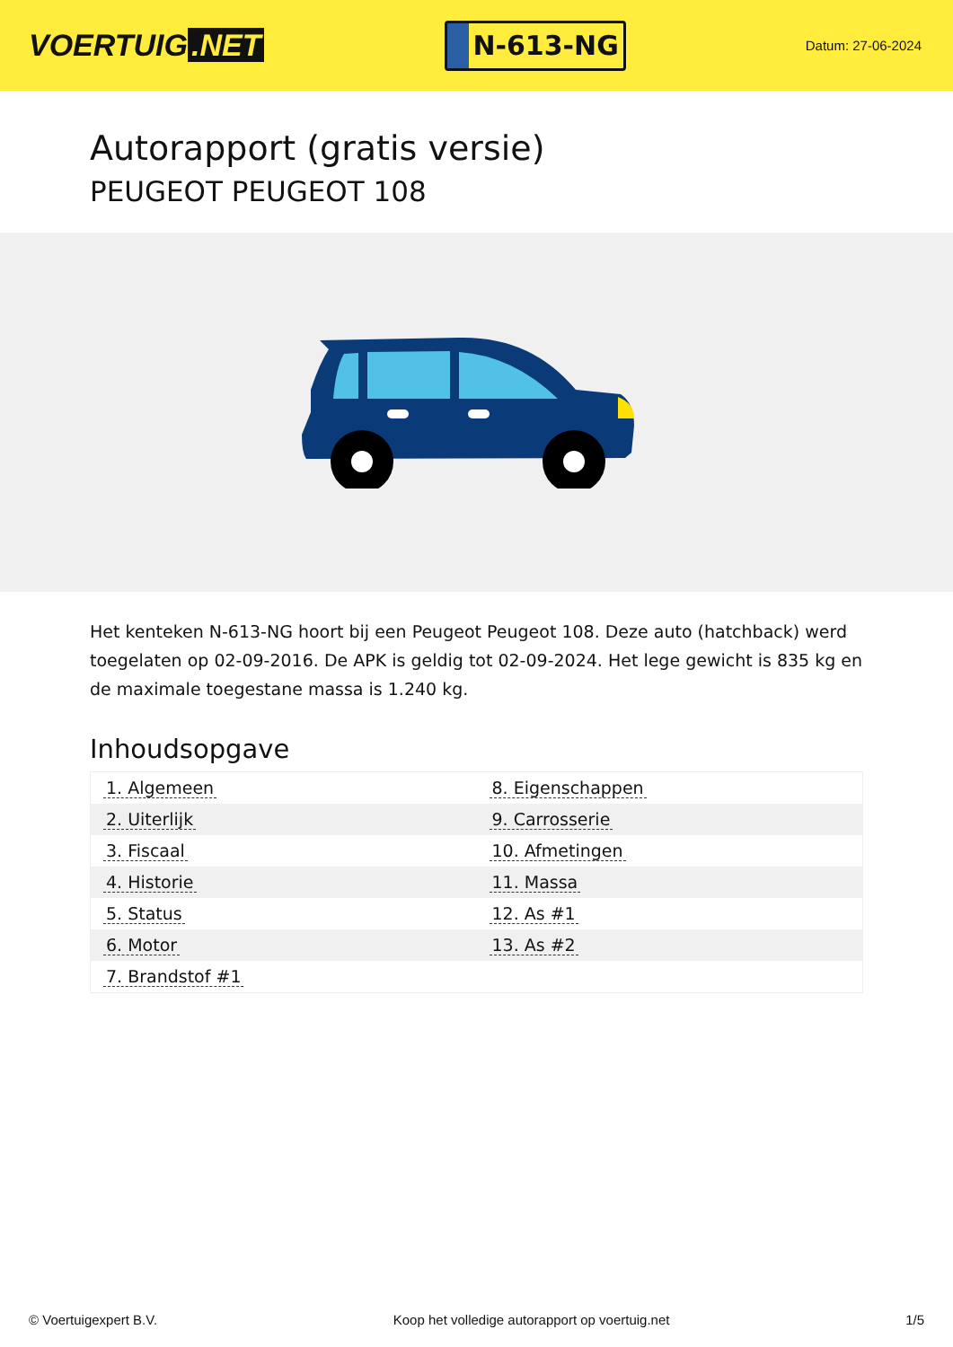VOERTUIG.NET
N-613-NG
Datum: 27-06-2024
Autorapport (gratis versie)
PEUGEOT PEUGEOT 108
Het kenteken N-613-NG hoort bij een Peugeot Peugeot 108. Deze auto (hatchback) werd toegelaten op 02-09-2016. De APK is geldig tot 02-09-2024. Het lege gewicht is 835 kg en de maximale toegestane massa is 1.240 kg.
Inhoudsopgave
| 1. Algemeen | 8. Eigenschappen |
| 2. Uiterlijk | 9. Carrosserie |
| 3. Fiscaal | 10. Afmetingen |
| 4. Historie | 11. Massa |
| 5. Status | 12. As #1 |
| 6. Motor | 13. As #2 |
| 7. Brandstof #1 | |
© Voertuigexpert B.V. Koop het volledige autorapport op voertuig.net
1/5